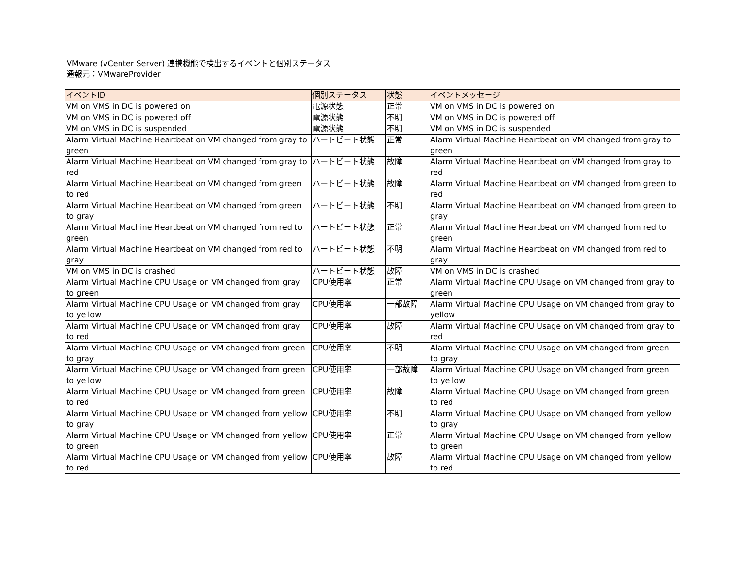VMware (vCenter Server) 連携機能で検出するイベントと個別ステータス
通報元：VMwareProvider
| イベントID | 個別ステータス | 状態 | イベントメッセージ |
| --- | --- | --- | --- |
| VM on VMS in DC is powered on | 電源状態 | 正常 | VM on VMS in DC is powered on |
| VM on VMS in DC is powered off | 電源状態 | 不明 | VM on VMS in DC is powered off |
| VM on VMS in DC is suspended | 電源状態 | 不明 | VM on VMS in DC is suspended |
| Alarm Virtual Machine Heartbeat on VM changed from gray to green | ハートビート状態 | 正常 | Alarm Virtual Machine Heartbeat on VM changed from gray to green |
| Alarm Virtual Machine Heartbeat on VM changed from gray to red | ハートビート状態 | 故障 | Alarm Virtual Machine Heartbeat on VM changed from gray to red |
| Alarm Virtual Machine Heartbeat on VM changed from green to red | ハートビート状態 | 故障 | Alarm Virtual Machine Heartbeat on VM changed from green to red |
| Alarm Virtual Machine Heartbeat on VM changed from green to gray | ハートビート状態 | 不明 | Alarm Virtual Machine Heartbeat on VM changed from green to gray |
| Alarm Virtual Machine Heartbeat on VM changed from red to green | ハートビート状態 | 正常 | Alarm Virtual Machine Heartbeat on VM changed from red to green |
| Alarm Virtual Machine Heartbeat on VM changed from red to gray | ハートビート状態 | 不明 | Alarm Virtual Machine Heartbeat on VM changed from red to gray |
| VM on VMS in DC is crashed | ハートビート状態 | 故障 | VM on VMS in DC is crashed |
| Alarm Virtual Machine CPU Usage on VM changed from gray to green | CPU使用率 | 正常 | Alarm Virtual Machine CPU Usage on VM changed from gray to green |
| Alarm Virtual Machine CPU Usage on VM changed from gray to yellow | CPU使用率 | 一部故障 | Alarm Virtual Machine CPU Usage on VM changed from gray to yellow |
| Alarm Virtual Machine CPU Usage on VM changed from gray to red | CPU使用率 | 故障 | Alarm Virtual Machine CPU Usage on VM changed from gray to red |
| Alarm Virtual Machine CPU Usage on VM changed from green to gray | CPU使用率 | 不明 | Alarm Virtual Machine CPU Usage on VM changed from green to gray |
| Alarm Virtual Machine CPU Usage on VM changed from green to yellow | CPU使用率 | 一部故障 | Alarm Virtual Machine CPU Usage on VM changed from green to yellow |
| Alarm Virtual Machine CPU Usage on VM changed from green to red | CPU使用率 | 故障 | Alarm Virtual Machine CPU Usage on VM changed from green to red |
| Alarm Virtual Machine CPU Usage on VM changed from yellow to gray | CPU使用率 | 不明 | Alarm Virtual Machine CPU Usage on VM changed from yellow to gray |
| Alarm Virtual Machine CPU Usage on VM changed from yellow to green | CPU使用率 | 正常 | Alarm Virtual Machine CPU Usage on VM changed from yellow to green |
| Alarm Virtual Machine CPU Usage on VM changed from yellow to red | CPU使用率 | 故障 | Alarm Virtual Machine CPU Usage on VM changed from yellow to red |